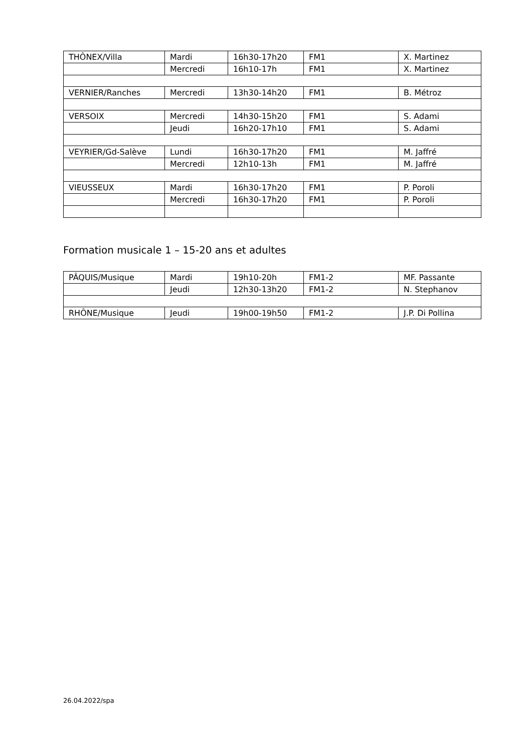| THÔNEX/Villa | Mardi | 16h30-17h20 | FM1 | X. Martinez |
| | Mercredi | 16h10-17h | FM1 | X. Martinez |
| VERNIER/Ranches | Mercredi | 13h30-14h20 | FM1 | B. Métroz |
| VERSOIX | Mercredi | 14h30-15h20 | FM1 | S. Adami |
| | Jeudi | 16h20-17h10 | FM1 | S. Adami |
| VEYRIER/Gd-Salève | Lundi | 16h30-17h20 | FM1 | M. Jaffré |
| | Mercredi | 12h10-13h | FM1 | M. Jaffré |
| VIEUSSEUX | Mardi | 16h30-17h20 | FM1 | P. Poroli |
| | Mercredi | 16h30-17h20 | FM1 | P. Poroli |
Formation musicale 1 – 15-20 ans et adultes
| PÂQUIS/Musique | Mardi | 19h10-20h | FM1-2 | MF. Passante |
| | Jeudi | 12h30-13h20 | FM1-2 | N. Stephanov |
| RHÔNE/Musique | Jeudi | 19h00-19h50 | FM1-2 | J.P. Di Pollina |
26.04.2022/spa